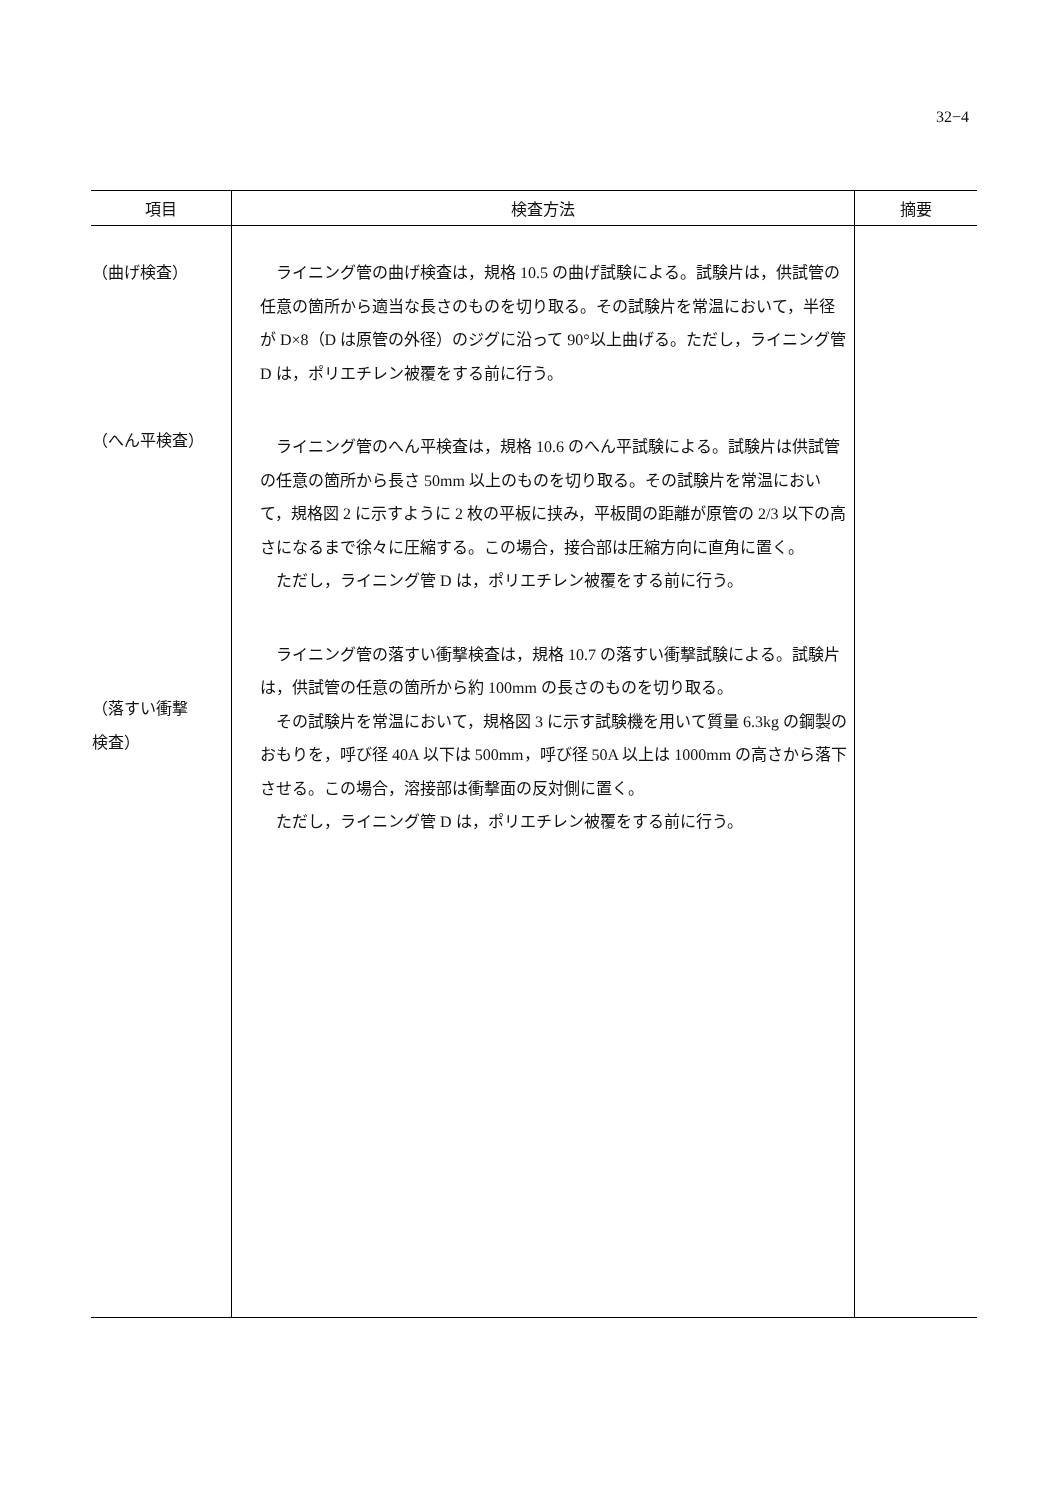32−4
| 項目 | 検査方法 | 摘要 |
| --- | --- | --- |
| （曲げ検査） （へん平検査） （落すい衝撃 検査） | ライニング管の曲げ検査は，規格 10.5 の曲げ試験による。試験片は，供試管の任意の箇所から適当な長さのものを切り取る。その試験片を常温において，半径が D×8（D は原管の外径）のジグに沿って 90°以上曲げる。ただし，ライニング管 D は，ポリエチレン被覆をする前に行う。 ライニング管のへん平検査は，規格 10.6 のへん平試験による。試験片は供試管の任意の箇所から長さ 50mm 以上のものを切り取る。その試験片を常温において，規格図 2 に示すように 2 枚の平板に挟み，平板間の距離が原管の 2/3 以下の高さになるまで徐々に圧縮する。この場合，接合部は圧縮方向に直角に置く。 ただし，ライニング管 D は，ポリエチレン被覆をする前に行う。 ライニング管の落すい衝撃検査は，規格 10.7 の落すい衝撃試験による。試験片は，供試管の任意の箇所から約 100mm の長さのものを切り取る。 その試験片を常温において，規格図 3 に示す試験機を用いて質量 6.3kg の鋼製のおもりを，呼び径 40A 以下は 500mm，呼び径 50A 以上は 1000mm の高さから落下させる。この場合，溶接部は衝撃面の反対側に置く。 ただし，ライニング管 D は，ポリエチレン被覆をする前に行う。 | |